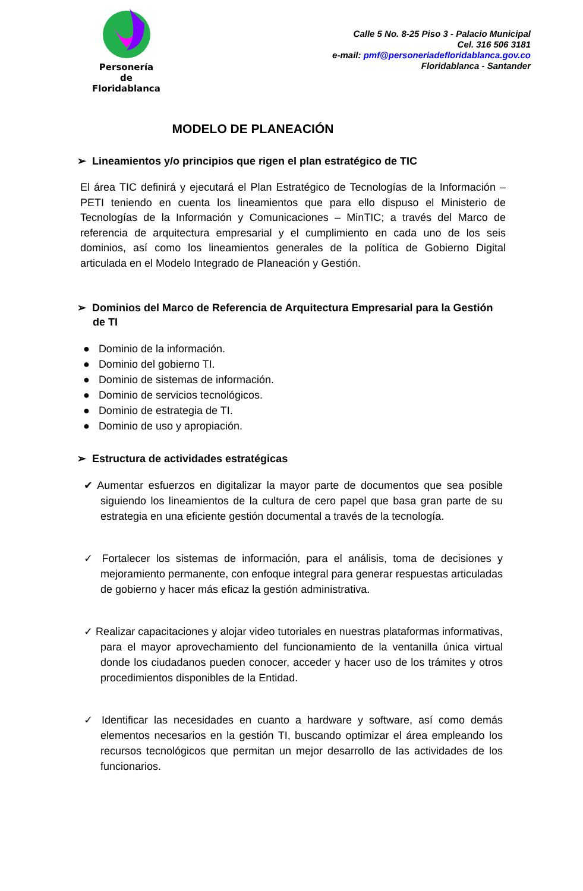Personería de Floridablanca
Calle 5 No. 8-25 Piso 3 - Palacio Municipal
Cel. 316 506 3181
e-mail: pmf@personeriadefloridablanca.gov.co
Floridablanca - Santander
MODELO DE PLANEACIÓN
➢ Lineamientos y/o principios que rigen el plan estratégico de TIC
El área TIC definirá y ejecutará el Plan Estratégico de Tecnologías de la Información – PETI teniendo en cuenta los lineamientos que para ello dispuso el Ministerio de Tecnologías de la Información y Comunicaciones – MinTIC; a través del Marco de referencia de arquitectura empresarial y el cumplimiento en cada uno de los seis dominios, así como los lineamientos generales de la política de Gobierno Digital articulada en el Modelo Integrado de Planeación y Gestión.
➢ Dominios del Marco de Referencia de Arquitectura Empresarial para la Gestión de TI
● Dominio de la información.
● Dominio del gobierno TI.
● Dominio de sistemas de información.
● Dominio de servicios tecnológicos.
● Dominio de estrategia de TI.
● Dominio de uso y apropiación.
➢ Estructura de actividades estratégicas
✔ Aumentar esfuerzos en digitalizar la mayor parte de documentos que sea posible siguiendo los lineamientos de la cultura de cero papel que basa gran parte de su estrategia en una eficiente gestión documental a través de la tecnología.
✓ Fortalecer los sistemas de información, para el análisis, toma de decisiones y mejoramiento permanente, con enfoque integral para generar respuestas articuladas de gobierno y hacer más eficaz la gestión administrativa.
✓ Realizar capacitaciones y alojar video tutoriales en nuestras plataformas informativas, para el mayor aprovechamiento del funcionamiento de la ventanilla única virtual donde los ciudadanos pueden conocer, acceder y hacer uso de los trámites y otros procedimientos disponibles de la Entidad.
✓ Identificar las necesidades en cuanto a hardware y software, así como demás elementos necesarios en la gestión TI, buscando optimizar el área empleando los recursos tecnológicos que permitan un mejor desarrollo de las actividades de los funcionarios.